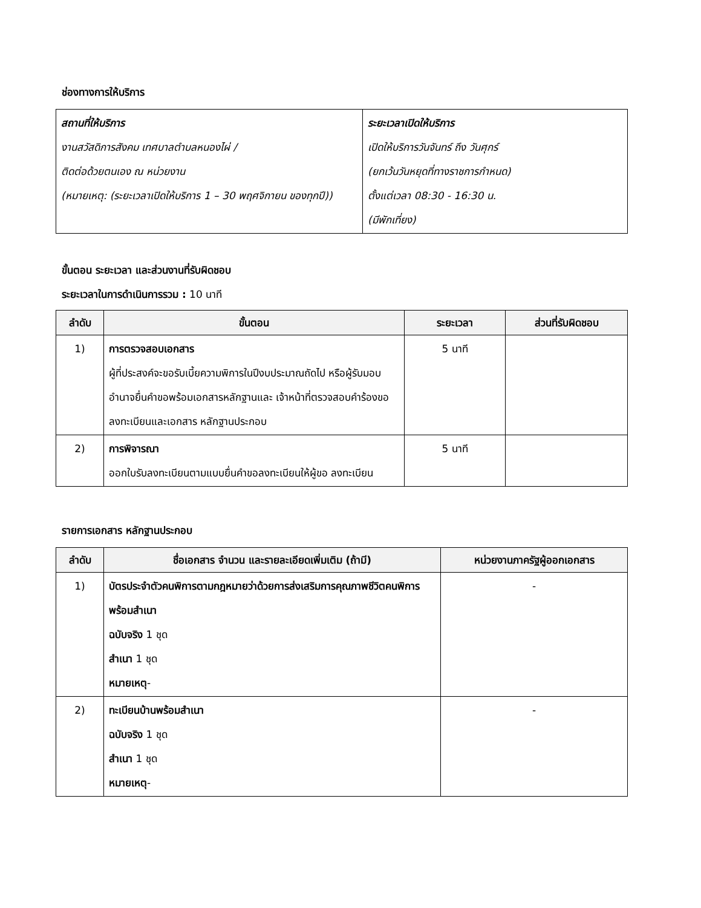ช่องทางการให้บริการ
| สถานที่ให้บริการ งานสวัสดิการสังคม เทศบาลตำบลหนองไผ่ / ติดต่อด้วยตนเอง ณ หน่วยงาน (หมายเหตุ: (ระยะเวลาเปิดให้บริการ 1 – 30 พฤศจิกายน ของทุกปี)) | ระยะเวลาเปิดให้บริการ เปิดให้บริการวันจันทร์ ถึง วันศุกร์ (ยกเว้นวันหยุดที่ทางราชการกำหนด) ตั้งแต่เวลา 08:30 - 16:30 น. (มีพักเที่ยง) |
ขั้นตอน ระยะเวลา และส่วนงานที่รับผิดชอบ
ระยะเวลาในการดำเนินการรวม : 10 นาที
| ลำดับ | ขั้นตอน | ระยะเวลา | ส่วนที่รับผิดชอบ |
| --- | --- | --- | --- |
| 1) | การตรวจสอบเอกสาร ผู้ที่ประสงค์จะขอรับเบี้ยความพิการในปีงบประมาณถัดไป หรือผู้รับมอบอำนาจยื่นคำขอพร้อมเอกสารหลักฐานและ เจ้าหน้าที่ตรวจสอบคำร้องขอลงทะเบียนและเอกสาร หลักฐานประกอบ | 5 นาที | |
| 2) | การพิจารณา ออกใบรับลงทะเบียนตามแบบยื่นคำขอลงทะเบียนให้ผู้ขอ ลงทะเบียน | 5 นาที | |
รายการเอกสาร หลักฐานประกอบ
| ลำดับ | ชื่อเอกสาร จำนวน และรายละเอียดเพิ่มเติม (ถ้ามี) | หน่วยงานภาครัฐผู้ออกเอกสาร |
| --- | --- | --- |
| 1) | บัตรประจำตัวคนพิการตามกฎหมายว่าด้วยการส่งเสริมการคุณภาพชีวิตคนพิการพร้อมสำเนา ฉบับจริง 1 ชุด สำเนา 1 ชุด หมายเหตุ - | - |
| 2) | ทะเบียนบ้านพร้อมสำเนา ฉบับจริง 1 ชุด สำเนา 1 ชุด หมายเหตุ - | - |